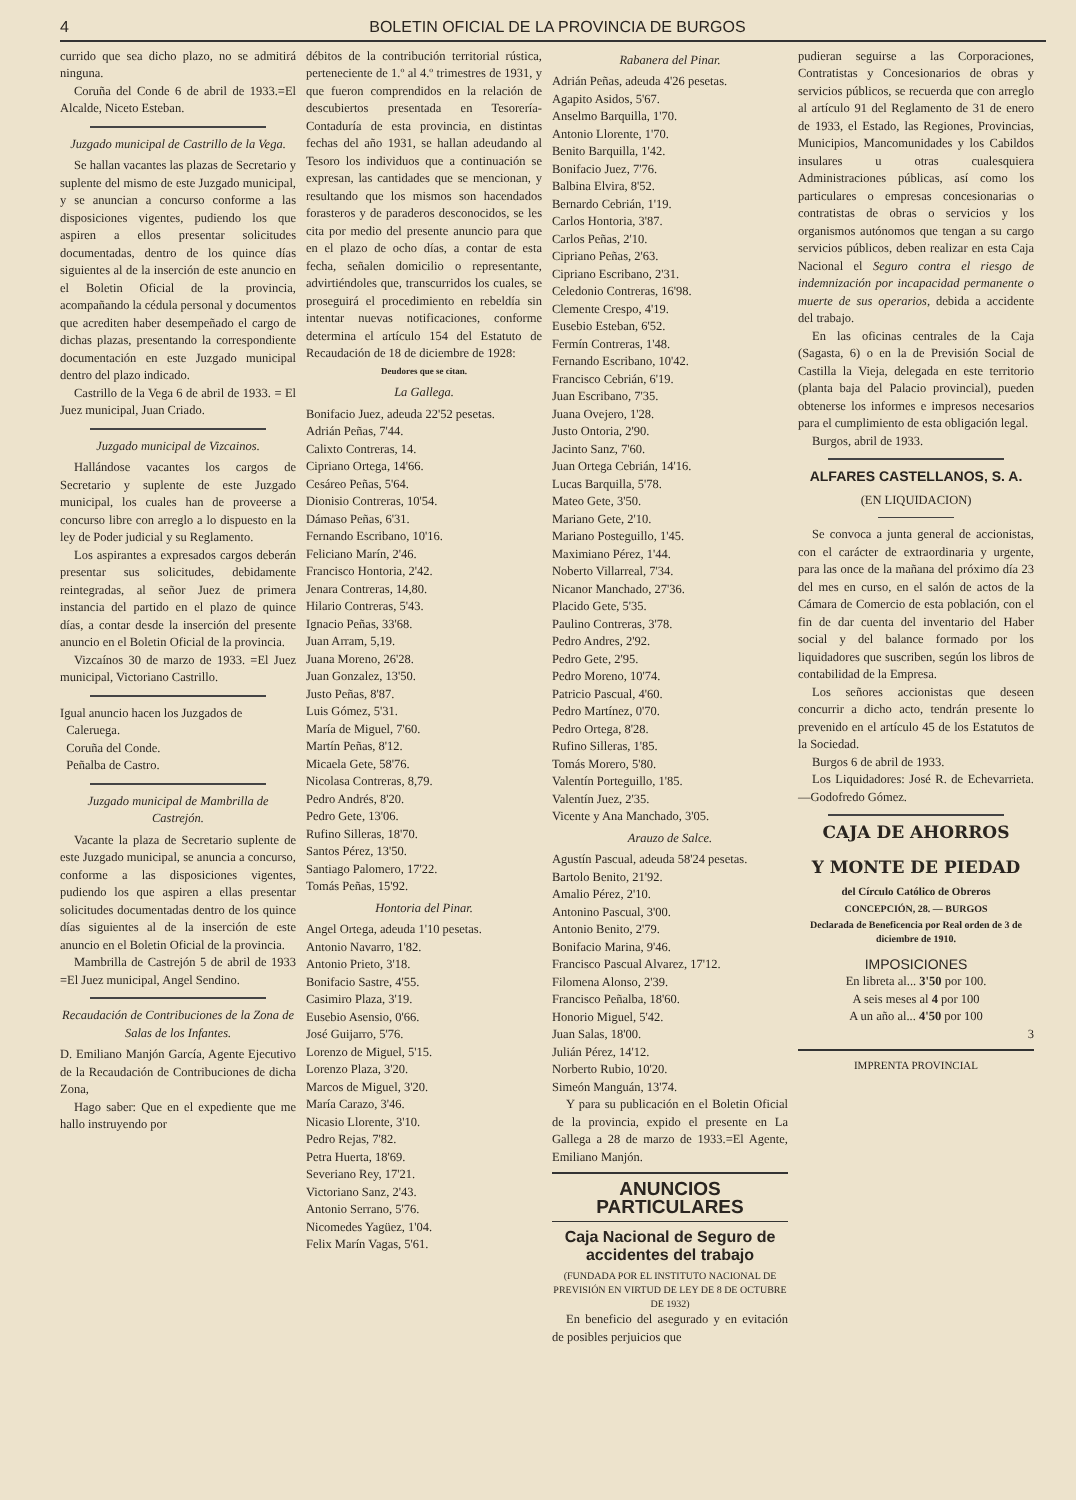4 BOLETIN OFICIAL DE LA PROVINCIA DE BURGOS
currido que sea dicho plazo, no se admitirá ninguna.
Coruña del Conde 6 de abril de 1933.=El Alcalde, Niceto Esteban.
Juzgado municipal de Castrillo de la Vega.
Se hallan vacantes las plazas de Secretario y suplente del mismo de este Juzgado municipal, y se anuncian a concurso conforme a las disposiciones vigentes, pudiendo los que aspiren a ellos presentar solicitudes documentadas, dentro de los quince días siguientes al de la inserción de este anuncio en el Boletin Oficial de la provincia, acompañando la cédula personal y documentos que acrediten haber desempeñado el cargo de dichas plazas, presentando la correspondiente documentación en este Juzgado municipal dentro del plazo indicado.
Castrillo de la Vega 6 de abril de 1933. = El Juez municipal, Juan Criado.
Juzgado municipal de Vizcainos.
Hallándose vacantes los cargos de Secretario y suplente de este Juzgado municipal, los cuales han de proveerse a concurso libre con arreglo a lo dispuesto en la ley de Poder judicial y su Reglamento.
Los aspirantes a expresados cargos deberán presentar sus solicitudes, debidamente reintegradas, al señor Juez de primera instancia del partido en el plazo de quince días, a contar desde la inserción del presente anuncio en el Boletin Oficial de la provincia.
Vizcaínos 30 de marzo de 1933. =El Juez municipal, Victoriano Castrillo.
Igual anuncio hacen los Juzgados de
Caleruega.
Coruña del Conde.
Peñalba de Castro.
Juzgado municipal de Mambrilla de Castrejón.
Vacante la plaza de Secretario suplente de este Juzgado municipal, se anuncia a concurso, conforme a las disposiciones vigentes, pudiendo los que aspiren a ellas presentar solicitudes documentadas dentro de los quince días siguientes al de la inserción de este anuncio en el Boletin Oficial de la provincia.
Mambrilla de Castrejón 5 de abril de 1933 =El Juez municipal, Angel Sendino.
Recaudación de Contribuciones de la Zona de Salas de los Infantes.
D. Emiliano Manjón García, Agente Ejecutivo de la Recaudación de Contribuciones de dicha Zona,
Hago saber: Que en el expediente que me hallo instruyendo por
débitos de la contribución territorial rústica, perteneciente de 1.º al 4.º trimestres de 1931, y que fueron comprendidos en la relación de descubiertos presentada en Tesorería-Contaduría de esta provincia, en distintas fechas del año 1931, se hallan adeudando al Tesoro los individuos que a continuación se expresan, las cantidades que se mencionan, y resultando que los mismos son hacendados forasteros y de paraderos desconocidos, se les cita por medio del presente anuncio para que en el plazo de ocho días, a contar de esta fecha, señalen domicilio o representante, advirtiéndoles que, transcurridos los cuales, se proseguirá el procedimiento en rebeldía sin intentar nuevas notificaciones, conforme determina el artículo 154 del Estatuto de Recaudación de 18 de diciembre de 1928:
Deudores que se citan.
La Gallega.
Bonifacio Juez, adeuda 22'52 pesetas.
Adrián Peñas, 7'44.
Calixto Contreras, 14.
Cipriano Ortega, 14'66.
Cesáreo Peñas, 5'64.
Dionisio Contreras, 10'54.
Dámaso Peñas, 6'31.
Fernando Escribano, 10'16.
Feliciano Marín, 2'46.
Francisco Hontoria, 2'42.
Jenara Contreras, 14,80.
Hilario Contreras, 5'43.
Ignacio Peñas, 33'68.
Juan Arram, 5,19.
Juana Moreno, 26'28.
Juan Gonzalez, 13'50.
Justo Peñas, 8'87.
Luis Gómez, 5'31.
María de Miguel, 7'60.
Martín Peñas, 8'12.
Micaela Gete, 58'76.
Nicolasa Contreras, 8,79.
Pedro Andrés, 8'20.
Pedro Gete, 13'06.
Rufino Silleras, 18'70.
Santos Pérez, 13'50.
Santiago Palomero, 17'22.
Tomás Peñas, 15'92.
Hontoria del Pinar.
Angel Ortega, adeuda 1'10 pesetas.
Antonio Navarro, 1'82.
Antonio Prieto, 3'18.
Bonifacio Sastre, 4'55.
Casimiro Plaza, 3'19.
Eusebio Asensio, 0'66.
José Guijarro, 5'76.
Lorenzo de Miguel, 5'15.
Lorenzo Plaza, 3'20.
Marcos de Miguel, 3'20.
María Carazo, 3'46.
Nicasio Llorente, 3'10.
Pedro Rejas, 7'82.
Petra Huerta, 18'69.
Severiano Rey, 17'21.
Victoriano Sanz, 2'43.
Antonio Serrano, 5'76.
Nicomedes Yagüez, 1'04.
Felix Marín Vagas, 5'61.
Rabanera del Pinar.
Adrián Peñas, adeuda 4'26 pesetas.
Agapito Asidos, 5'67.
Anselmo Barquilla, 1'70.
Antonio Llorente, 1'70.
Benito Barquilla, 1'42.
Bonifacio Juez, 7'76.
Balbina Elvira, 8'52.
Bernardo Cebrián, 1'19.
Carlos Hontoria, 3'87.
Carlos Peñas, 2'10.
Cipriano Peñas, 2'63.
Cipriano Escribano, 2'31.
Celedonio Contreras, 16'98.
Clemente Crespo, 4'19.
Eusebio Esteban, 6'52.
Fermín Contreras, 1'48.
Fernando Escribano, 10'42.
Francisco Cebrián, 6'19.
Juan Escribano, 7'35.
Juana Ovejero, 1'28.
Justo Ontoria, 2'90.
Jacinto Sanz, 7'60.
Juan Ortega Cebrián, 14'16.
Lucas Barquilla, 5'78.
Mateo Gete, 3'50.
Mariano Gete, 2'10.
Mariano Posteguillo, 1'45.
Maximiano Pérez, 1'44.
Noberto Villarreal, 7'34.
Nicanor Manchado, 27'36.
Placido Gete, 5'35.
Paulino Contreras, 3'78.
Pedro Andres, 2'92.
Pedro Gete, 2'95.
Pedro Moreno, 10'74.
Patricio Pascual, 4'60.
Pedro Martínez, 0'70.
Pedro Ortega, 8'28.
Rufino Silleras, 1'85.
Tomás Morero, 5'80.
Valentín Porteguillo, 1'85.
Valentín Juez, 2'35.
Vicente y Ana Manchado, 3'05.
Arauzo de Salce.
Agustín Pascual, adeuda 58'24 pesetas.
Bartolo Benito, 21'92.
Amalio Pérez, 2'10.
Antonino Pascual, 3'00.
Antonio Benito, 2'79.
Bonifacio Marina, 9'46.
Francisco Pascual Alvarez, 17'12.
Filomena Alonso, 2'39.
Francisco Peñalba, 18'60.
Honorio Miguel, 5'42.
Juan Salas, 18'00.
Julián Pérez, 14'12.
Norberto Rubio, 10'20.
Simeón Manguán, 13'74.
Y para su publicación en el Boletin Oficial de la provincia, expido el presente en La Gallega a 28 de marzo de 1933.=El Agente, Emiliano Manjón.
ANUNCIOS PARTICULARES
Caja Nacional de Seguro de accidentes del trabajo
(FUNDADA POR EL INSTITUTO NACIONAL DE PREVISIÓN EN VIRTUD DE LEY DE 8 DE OCTUBRE DE 1932)
En beneficio del asegurado y en evitación de posibles perjuicios que
pudieran seguirse a las Corporaciones, Contratistas y Concesionarios de obras y servicios públicos, se recuerda que con arreglo al artículo 91 del Reglamento de 31 de enero de 1933, el Estado, las Regiones, Provincias, Municipios, Mancomunidades y los Cabildos insulares u otras cualesquiera Administraciones públicas, así como los particulares o empresas concesionarias o contratistas de obras o servicios y los organismos autónomos que tengan a su cargo servicios públicos, deben realizar en esta Caja Nacional el Seguro contra el riesgo de indemnización por incapacidad permanente o muerte de sus operarios, debida a accidente del trabajo.
En las oficinas centrales de la Caja (Sagasta, 6) o en la de Previsión Social de Castilla la Vieja, delegada en este territorio (planta baja del Palacio provincial), pueden obtenerse los informes e impresos necesarios para el cumplimiento de esta obligación legal.
Burgos, abril de 1933.
ALFARES CASTELLANOS, S. A.
(EN LIQUIDACION)
Se convoca a junta general de accionistas, con el carácter de extraordinaria y urgente, para las once de la mañana del próximo día 23 del mes en curso, en el salón de actos de la Cámara de Comercio de esta población, con el fin de dar cuenta del inventario del Haber social y del balance formado por los liquidadores que suscriben, según los libros de contabilidad de la Empresa.
Los señores accionistas que deseen concurrir a dicho acto, tendrán presente lo prevenido en el artículo 45 de los Estatutos de la Sociedad.
Burgos 6 de abril de 1933.
Los Liquidadores: José R. de Echevarrieta.—Godofredo Gómez.
CAJA DE AHORROS
Y MONTE DE PIEDAD
del Círculo Católico de Obreros
CONCEPCIÓN, 28. — BURGOS
Declarada de Beneficencia por Real orden de 3 de diciembre de 1910.
IMPOSICIONES
En libreta al... 3'50 por 100.
A seis meses al 4 por 100
A un año al... 4'50 por 100
3
IMPRENTA PROVINCIAL